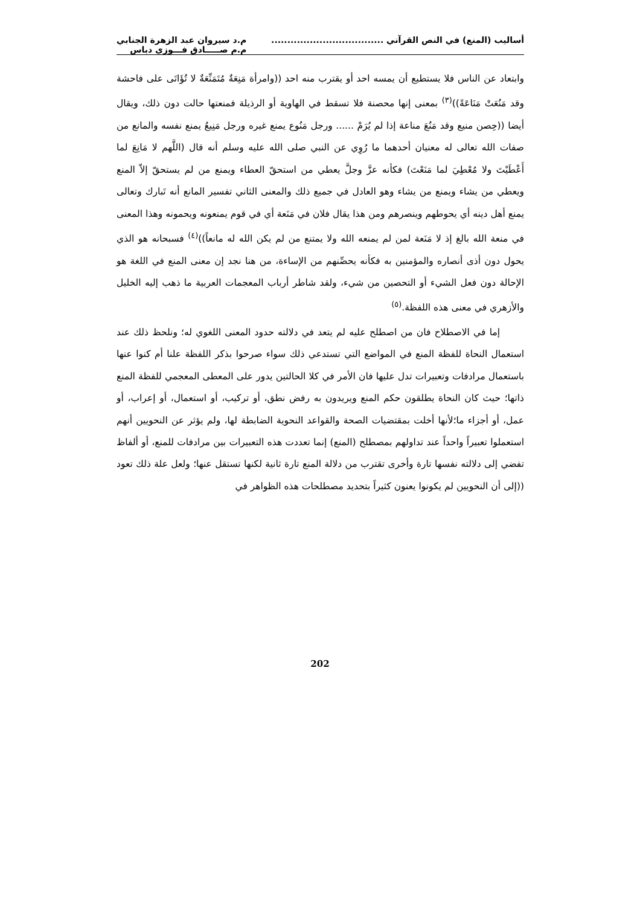أساليب (المنع) في النص القرآني ...................................
م.د سيروان عبد الزهرة الجنابي
م.م صـــــادق فـــوزي دباس
وابتعاد عن الناس فلا يستطيع أن يمسه احد أو يقترب منه احد ((وامرأة مَنِعَةٌ مُتَمَنِّعَةٌ لا تُؤَاتَى على فاحشة وقد مَنُعَتْ مَنَاعَةً))<sup>(٣)</sup> بمعنى إنها محصنة فلا تسقط في الهاوية أو الرذيلة فمنعتها حالت دون ذلك، ويقال أيضا ((حِصن منيع وقد مَنُعَ مناعة إذا لم يُرَمْ ...... ورجل مَنُوع يمنع غيره ورجل مَنِيعُ يمنع نفسه والمانع من صفات الله تعالى له معنيان أحدهما ما رُوِي عن النبي صلى الله عليه وسلم أنه قال (اللَّهم لا مَانِعَ لما أَعْطَيْتَ ولا مُعْطِيَ لما مَنَعْتَ) فكأنه عزَّ وجلَّ يعطي من استحقّ العطاء ويمنع من لم يستحقّ إلاّ المنع ويعطي من يشاء ويمنع من يشاء وهو العادل في جميع ذلك والمعنى الثاني تفسير المانع أنه تَبارك وتعالى يمنع أهل دينه أي يحوطهم وينصرهم ومن هذا يقال فلان في مَنَعة أي في قوم يمنعونه ويحمونه وهذا المعنى في منعة الله بالغ إذ لا مَنَعة لمن لم يمنعه الله ولا يمتنع من لم يكن الله له مانعاً))<sup>(٤)</sup> فسبحانه هو الذي يحول دون أذى أنصاره والمؤمنين به فكأنه يحصِّنهم من الإساءة، من هنا نجد إن معنى المنع في اللغة هو الإحالة دون فعل الشيء أو التحصين من شيء، ولقد شاطر أرباب المعجمات العربية ما ذهب إليه الخليل والأزهري في معنى هذه اللفظة.<sup>(٥)</sup>
إما في الاصطلاح فان من اصطلح عليه لم يتعد في دلالته حدود المعنى اللغوي له؛ ونلحظ ذلك عند استعمال النحاة للفظة المنع في المواضع التي تستدعي ذلك سواء صرحوا بذكر اللفظة علنا أم كنوا عنها باستعمال مرادفات وتعبيرات تدل عليها فان الأمر في كلا الحالتين يدور على المعطى المعجمي للفظة المنع ذاتها؛ حيث كان النحاة يطلقون حكم المنع ويريدون به رفض نطق، أو تركيب، أو استعمال، أو إعراب، أو عمل، أو أجزاء ما؛لأنها أخلت بمقتضيات الصحة والقواعد النحوية الضابطة لها، ولم يؤثر عن النحويين أنهم استعملوا تعبيراً واحداً عند تداولهم بمصطلح (المنع) إنما تعددت هذه التعبيرات بين مرادفات للمنع، أو ألفاظ تفضي إلى دلالته نفسها تارة وأخرى تقترب من دلالة المنع تارة ثانية لكنها تستقل عنها؛ ولعل علة ذلك تعود ((إلى أن النحويين لم يكونوا يعنون كثيراً بتحديد مصطلحات هذه الظواهر في
202